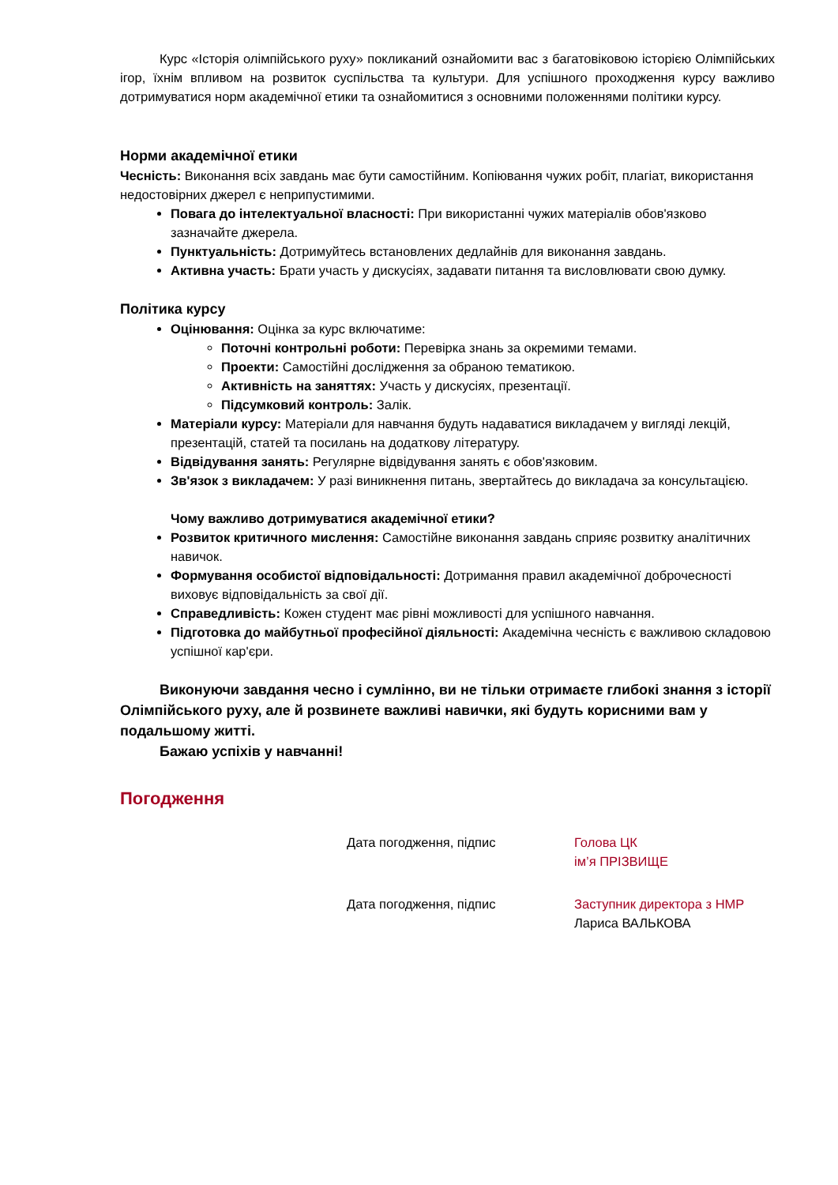Курс «Історія олімпійського руху» покликаний ознайомити вас з багатовіковою історією Олімпійських ігор, їхнім впливом на розвиток суспільства та культури. Для успішного проходження курсу важливо дотримуватися норм академічної етики та ознайомитися з основними положеннями політики курсу.
Норми академічної етики
Чесність: Виконання всіх завдань має бути самостійним. Копіювання чужих робіт, плагіат, використання недостовірних джерел є неприпустимими.
Повага до інтелектуальної власності: При використанні чужих матеріалів обов'язково зазначайте джерела.
Пунктуальність: Дотримуйтесь встановлених дедлайнів для виконання завдань.
Активна участь: Брати участь у дискусіях, задавати питання та висловлювати свою думку.
Політика курсу
Оцінювання: Оцінка за курс включатиме:
Поточні контрольні роботи: Перевірка знань за окремими темами.
Проекти: Самостійні дослідження за обраною тематикою.
Активність на заняттях: Участь у дискусіях, презентації.
Підсумковий контроль: Залік.
Матеріали курсу: Матеріали для навчання будуть надаватися викладачем у вигляді лекцій, презентацій, статей та посилань на додаткову літературу.
Відвідування занять: Регулярне відвідування занять є обов'язковим.
Зв'язок з викладачем: У разі виникнення питань, звертайтесь до викладача за консультацією.
Чому важливо дотримуватися академічної етики?
Розвиток критичного мислення: Самостійне виконання завдань сприяє розвитку аналітичних навичок.
Формування особистої відповідальності: Дотримання правил академічної доброчесності виховує відповідальність за свої дії.
Справедливість: Кожен студент має рівні можливості для успішного навчання.
Підготовка до майбутньої професійної діяльності: Академічна чесність є важливою складовою успішної кар'єри.
Виконуючи завдання чесно і сумлінно, ви не тільки отримаєте глибокі знання з історії Олімпійського руху, але й розвинете важливі навички, які будуть корисними вам у подальшому житті.
Бажаю успіхів у навчанні!
Погодження
Дата погодження, підпис Голова ЦК
ім’я ПРІЗВИЩЕ
Дата погодження, підпис Заступник директора з НМР
Лариса ВАЛЬКОВА